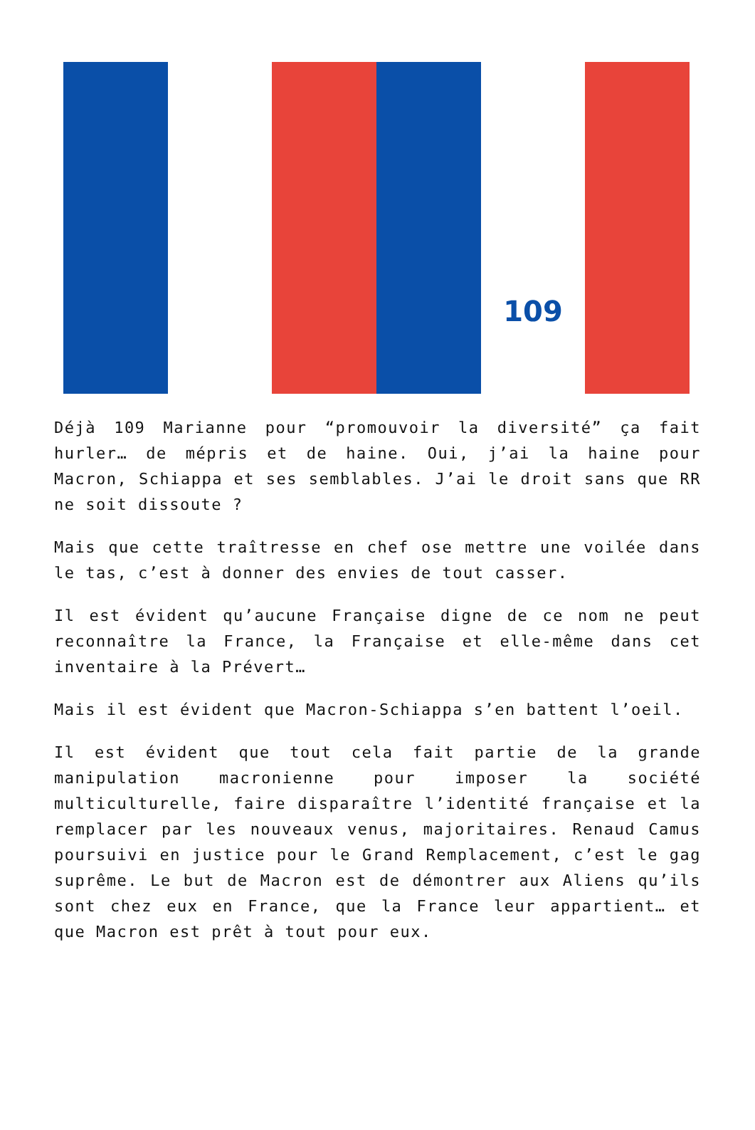109
Déjà 109 Marianne pour “promouvoir la diversité” ça fait hurler… de mépris et de haine. Oui, j’ai la haine pour Macron, Schiappa et ses semblables. J’ai le droit sans que RR ne soit dissoute ?
Mais que cette traîtresse en chef ose mettre une voilée dans le tas, c’est à donner des envies de tout casser.
Il est évident qu’aucune Française digne de ce nom ne peut reconnaître la France, la Française et elle-même dans cet inventaire à la Prévert…
Mais il est évident que Macron-Schiappa s’en battent l’oeil.
Il est évident que tout cela fait partie de la grande manipulation macronienne pour imposer la société multiculturelle, faire disparaître l’identité française et la remplacer par les nouveaux venus, majoritaires. Renaud Camus poursuivi en justice pour le Grand Remplacement, c’est le gag suprême. Le but de Macron est de démontrer aux Aliens qu’ils sont chez eux en France, que la France leur appartient… et que Macron est prêt à tout pour eux.